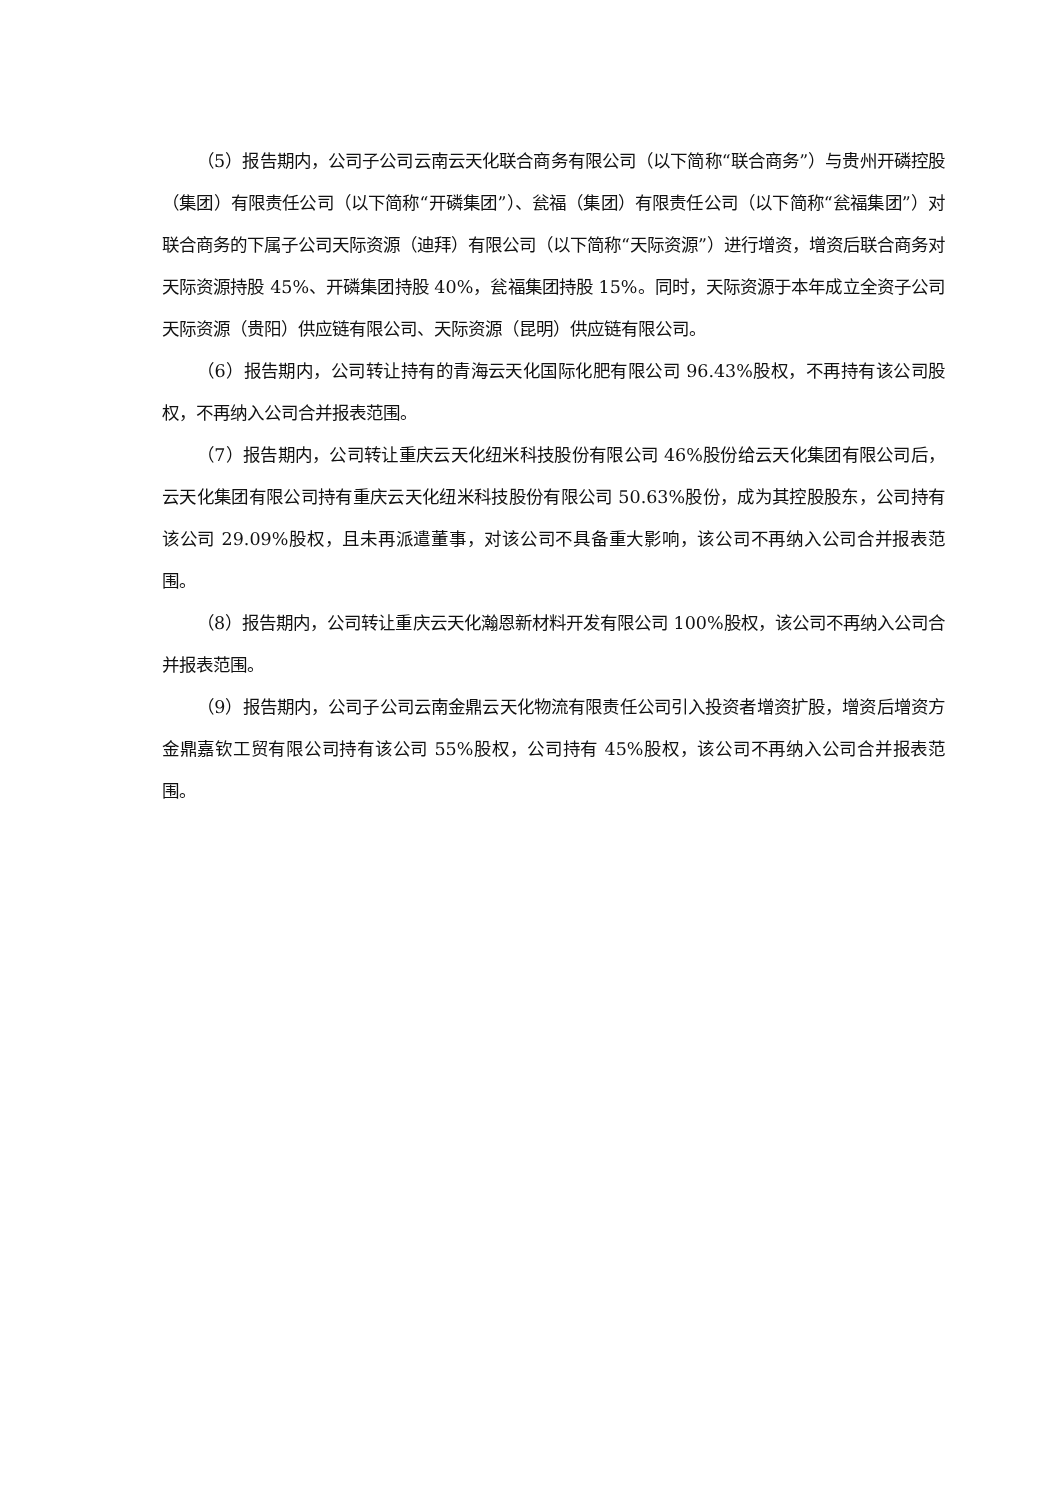（5）报告期内，公司子公司云南云天化联合商务有限公司（以下简称“联合商务”）与贵州开磷控股（集团）有限责任公司（以下简称“开磷集团”）、瓮福（集团）有限责任公司（以下简称“瓮福集团”）对联合商务的下属子公司天际资源（迪拜）有限公司（以下简称“天际资源”）进行增资，增资后联合商务对天际资源持股 45%、开磷集团持股 40%，瓮福集团持股 15%。同时，天际资源于本年成立全资子公司天际资源（贵阳）供应链有限公司、天际资源（昆明）供应链有限公司。
（6）报告期内，公司转让持有的青海云天化国际化肥有限公司 96.43%股权，不再持有该公司股权，不再纳入公司合并报表范围。
（7）报告期内，公司转让重庆云天化纽米科技股份有限公司 46%股份给云天化集团有限公司后，云天化集团有限公司持有重庆云天化纽米科技股份有限公司 50.63%股份，成为其控股股东，公司持有该公司 29.09%股权，且未再派遣董事，对该公司不具备重大影响，该公司不再纳入公司合并报表范围。
（8）报告期内，公司转让重庆云天化瀚恩新材料开发有限公司 100%股权，该公司不再纳入公司合并报表范围。
（9）报告期内，公司子公司云南金鼎云天化物流有限责任公司引入投资者增资扩股，增资后增资方金鼎嘉钦工贸有限公司持有该公司 55%股权，公司持有 45%股权，该公司不再纳入公司合并报表范围。